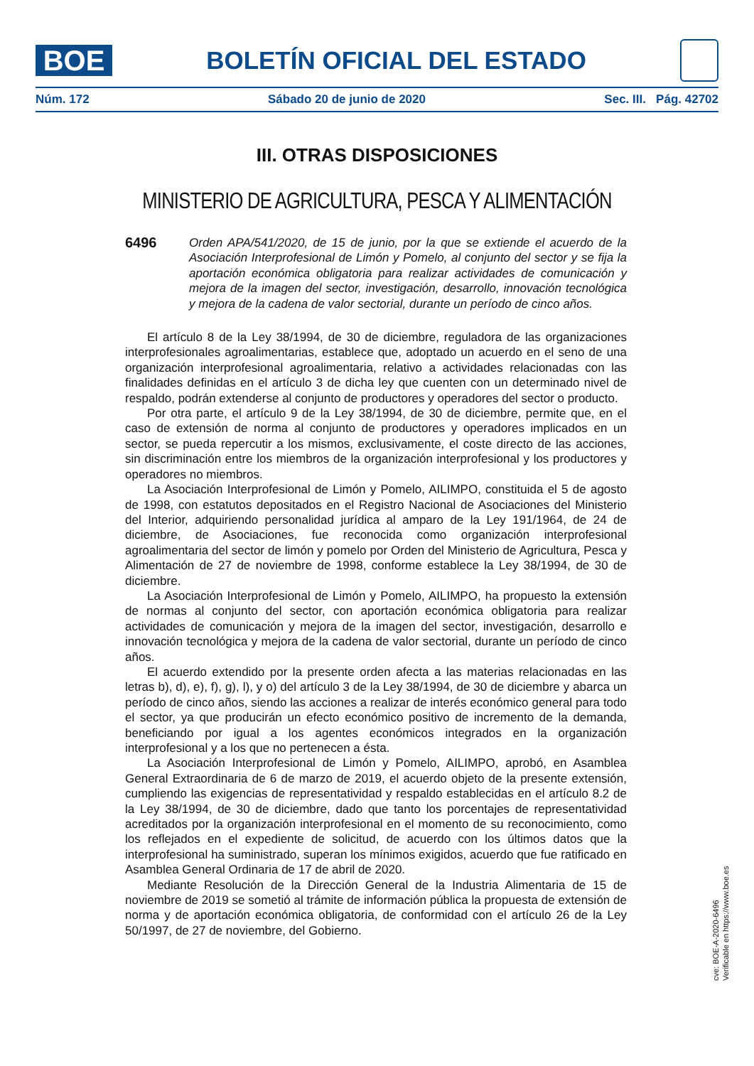BOE
BOLETÍN OFICIAL DEL ESTADO
Núm. 172 Sábado 20 de junio de 2020 Sec. III. Pág. 42702
III. OTRAS DISPOSICIONES
MINISTERIO DE AGRICULTURA, PESCA Y ALIMENTACIÓN
6496
Orden APA/541/2020, de 15 de junio, por la que se extiende el acuerdo de la Asociación Interprofesional de Limón y Pomelo, al conjunto del sector y se fija la aportación económica obligatoria para realizar actividades de comunicación y mejora de la imagen del sector, investigación, desarrollo, innovación tecnológica y mejora de la cadena de valor sectorial, durante un período de cinco años.
El artículo 8 de la Ley 38/1994, de 30 de diciembre, reguladora de las organizaciones interprofesionales agroalimentarias, establece que, adoptado un acuerdo en el seno de una organización interprofesional agroalimentaria, relativo a actividades relacionadas con las finalidades definidas en el artículo 3 de dicha ley que cuenten con un determinado nivel de respaldo, podrán extenderse al conjunto de productores y operadores del sector o producto.
Por otra parte, el artículo 9 de la Ley 38/1994, de 30 de diciembre, permite que, en el caso de extensión de norma al conjunto de productores y operadores implicados en un sector, se pueda repercutir a los mismos, exclusivamente, el coste directo de las acciones, sin discriminación entre los miembros de la organización interprofesional y los productores y operadores no miembros.
La Asociación Interprofesional de Limón y Pomelo, AILIMPO, constituida el 5 de agosto de 1998, con estatutos depositados en el Registro Nacional de Asociaciones del Ministerio del Interior, adquiriendo personalidad jurídica al amparo de la Ley 191/1964, de 24 de diciembre, de Asociaciones, fue reconocida como organización interprofesional agroalimentaria del sector de limón y pomelo por Orden del Ministerio de Agricultura, Pesca y Alimentación de 27 de noviembre de 1998, conforme establece la Ley 38/1994, de 30 de diciembre.
La Asociación Interprofesional de Limón y Pomelo, AILIMPO, ha propuesto la extensión de normas al conjunto del sector, con aportación económica obligatoria para realizar actividades de comunicación y mejora de la imagen del sector, investigación, desarrollo e innovación tecnológica y mejora de la cadena de valor sectorial, durante un período de cinco años.
El acuerdo extendido por la presente orden afecta a las materias relacionadas en las letras b), d), e), f), g), l), y o) del artículo 3 de la Ley 38/1994, de 30 de diciembre y abarca un período de cinco años, siendo las acciones a realizar de interés económico general para todo el sector, ya que producirán un efecto económico positivo de incremento de la demanda, beneficiando por igual a los agentes económicos integrados en la organización interprofesional y a los que no pertenecen a ésta.
La Asociación Interprofesional de Limón y Pomelo, AILIMPO, aprobó, en Asamblea General Extraordinaria de 6 de marzo de 2019, el acuerdo objeto de la presente extensión, cumpliendo las exigencias de representatividad y respaldo establecidas en el artículo 8.2 de la Ley 38/1994, de 30 de diciembre, dado que tanto los porcentajes de representatividad acreditados por la organización interprofesional en el momento de su reconocimiento, como los reflejados en el expediente de solicitud, de acuerdo con los últimos datos que la interprofesional ha suministrado, superan los mínimos exigidos, acuerdo que fue ratificado en Asamblea General Ordinaria de 17 de abril de 2020.
Mediante Resolución de la Dirección General de la Industria Alimentaria de 15 de noviembre de 2019 se sometió al trámite de información pública la propuesta de extensión de norma y de aportación económica obligatoria, de conformidad con el artículo 26 de la Ley 50/1997, de 27 de noviembre, del Gobierno.
cve: BOE-A-2020-6496
Verificable en https://www.boe.es